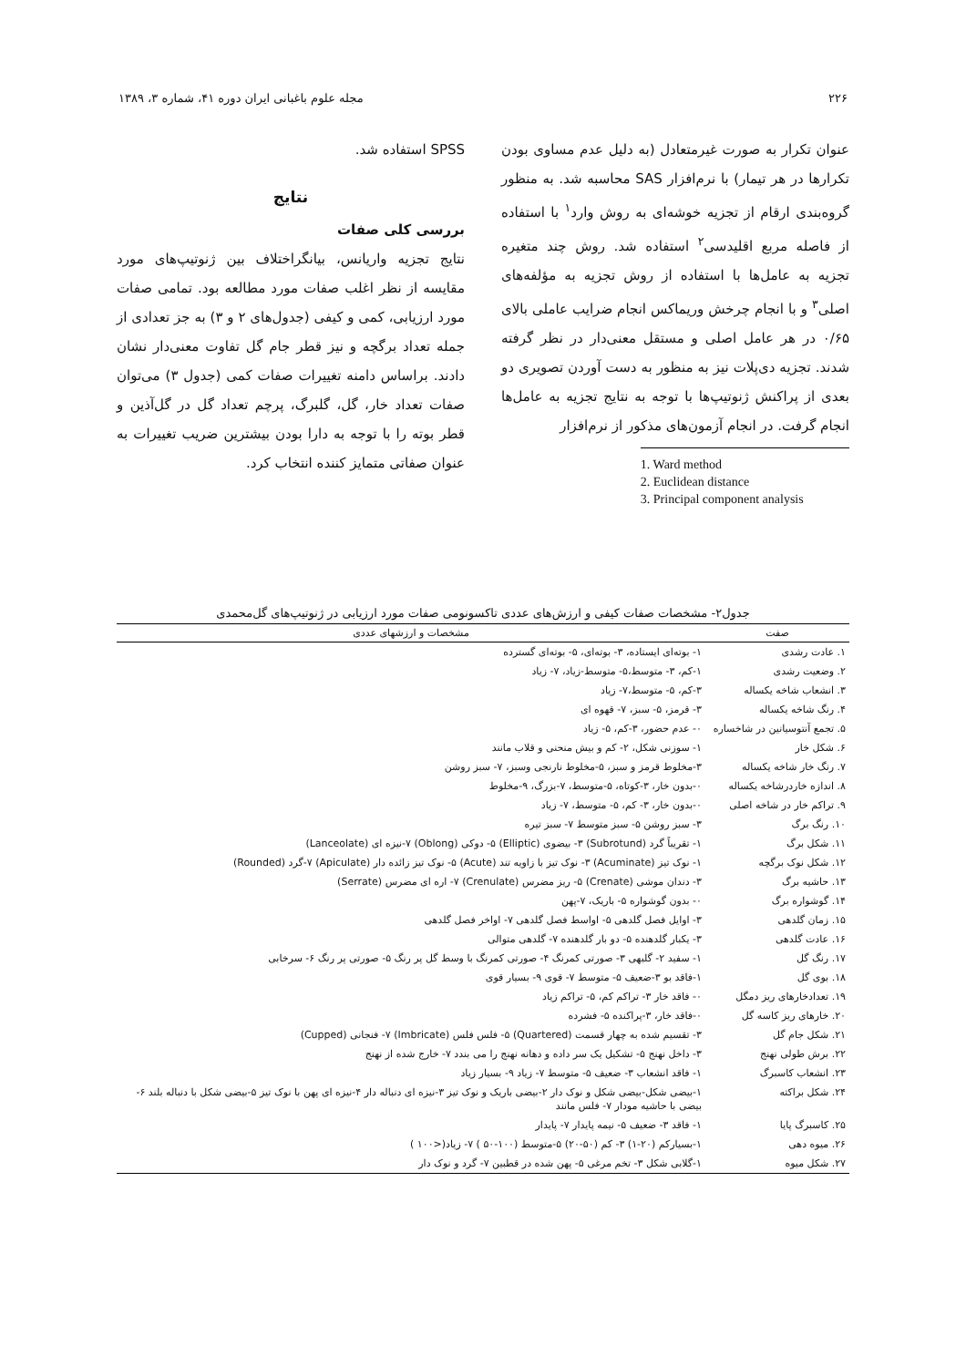۲۲۶ مجله علوم باغبانی ایران دوره ۴۱، شماره ۳، ۱۳۸۹
عنوان تکرار به صورت غیرمتعادل (به دلیل عدم مساوی بودن تکرارها در هر تیمار) با نرم‌افزار SAS محاسبه شد. به منظور گروه‌بندی ارقام از تجزیه خوشه‌ای به روش وارد<sup>۱</sup> با استفاده از فاصله مربع اقلیدسی<sup>۲</sup> استفاده شد. روش چند متغیره تجزیه به عامل‌ها با استفاده از روش تجزیه به مؤلفه‌های اصلی<sup>۳</sup> و با انجام چرخش وریماکس انجام ضرایب عاملی بالای ۰/۶۵ در هر عامل اصلی و مستقل معنی‌دار در نظر گرفته شدند. تجزیه دی‌پلات نیز به منظور به دست آوردن تصویری دو بعدی از پراکنش ژنوتیپ‌ها با توجه به نتایج تجزیه به عامل‌ها انجام گرفت. در انجام آزمون‌های مذکور از نرم‌افزار
1. Ward method
2. Euclidean distance
3. Principal component analysis
SPSS استفاده شد.
نتایج
بررسی کلی صفات
نتایج تجزیه واریانس، بیانگراختلاف بین ژنوتیپ‌های مورد مقایسه از نظر اغلب صفات مورد مطالعه بود. تمامی صفات مورد ارزیابی، کمی و کیفی (جدول‌های ۲ و ۳) به جز تعدادی از جمله تعداد برگچه و نیز قطر جام گل تفاوت معنی‌دار نشان دادند. براساس دامنه تغییرات صفات کمی (جدول ۳) می‌توان صفات تعداد خار، گل، گلبرگ، پرچم تعداد گل در گل‌آذین و قطر بوته را با توجه به دارا بودن بیشترین ضریب تغییرات به عنوان صفاتی متمایز کننده انتخاب کرد.
جدول۲- مشخصات صفات کیفی و ارزش‌های عددی تاکسونومی صفات مورد ارزیابی در ژنوتیپ‌های گل‌محمدی
| صفت | مشخصات و ارزشهای عددی |
| --- | --- |
| ۱. عادت رشدی | ۱- بوته‌ای ایستاده، ۳- بوته‌ای، ۵- بوته‌ای گسترده |
| ۲. وضعیت رشدی | ۱-کم، ۳- متوسط،۵- متوسط-زیاد، ۷- زیاد |
| ۳. انشعاب شاخه یکساله | ۳-کم، ۵- متوسط،۷- زیاد |
| ۴. رنگ شاخه یکساله | ۳- قرمز، ۵- سبز، ۷- قهوه ای |
| ۵. تجمع آنتوسیانین در شاخساره | ۰- عدم حضور، ۳-کم، ۵- زیاد |
| ۶. شکل خار | ۱- سوزنی شکل، ۲- کم و بیش منحنی و قلاب مانند |
| ۷. رنگ خار شاخه یکساله | ۳-مخلوط قرمز و سبز، ۵-مخلوط نارنجی وسبز، ۷- سبز روشن |
| ۸. اندازه خاردرشاخه یکساله | ۰-بدون خار، ۳-کوتاه، ۵-متوسط، ۷-بزرگ، ۹-مخلوط |
| ۹. تراکم خار در شاخه اصلی | ۰-بدون خار، ۳- کم، ۵- متوسط، ۷- زیاد |
| ۱۰. رنگ برگ | ۳- سبز روشن ۵- سبز متوسط ۷- سبز تیره |
| ۱۱. شکل برگ | ۱- تقریباً گرد (Subrotund) ۳- بیضوی (Elliptic) ۵- دوکی (Oblong) ۷-نیزه ای (Lanceolate) |
| ۱۲. شکل نوک برگچه | ۱- نوک تیز (Acuminate) ۳- نوک تیز با زاویه تند (Acute) ۵- نوک تیز زائده دار (Apiculate) ۷-گرد (Rounded) |
| ۱۳. حاشیه برگ | ۳- دندان موشی (Crenate) ۵- ریز مضرس (Crenulate) ۷- اره ای مضرس (Serrate) |
| ۱۴. گوشواره برگ | ۰- بدون گوشواره ۵- باریک، ۷-پهن |
| ۱۵. زمان گلدهی | ۳- اوایل فصل گلدهی ۵- اواسط فصل گلدهی ۷- اواخر فصل گلدهی |
| ۱۶. عادت گلدهی | ۳- یکبار گلدهنده ۵- دو بار گلدهنده ۷- گلدهی متوالی |
| ۱۷. رنگ گل | ۱- سفید ۲- گلبهی ۳- صورتی کمرنگ ۴- صورتی کمرنگ با وسط گل پر رنگ ۵- صورتی پر رنگ ۶- سرخابی |
| ۱۸. بوی گل | ۱-فاقد بو ۳-ضعیف ۵- متوسط ۷- قوی ۹- بسیار قوی |
| ۱۹. تعدادخارهای ریز دمگل | ۰- فاقد خار ۳- تراکم کم، ۵- تراکم زیاد |
| ۲۰. خارهای ریز کاسه گل | ۰-فاقد خار، ۳-پراکنده ۵- فشرده |
| ۲۱. شکل جام گل | ۳- تقسیم شده به چهار قسمت (Quartered) ۵- فلس فلس (Imbricate) ۷- فنجانی (Cupped) |
| ۲۲. برش طولی نهنج | ۳- داخل نهنج ۵- تشکیل یک سر داده و دهانه نهنج را می بندد ۷- خارج شده از نهنج |
| ۲۳. انشعاب کاسبرگ | ۱- فاقد انشعاب ۳- ضعیف ۵- متوسط ۷- زیاد ۹- بسیار زیاد |
| ۲۴. شکل براکته | ۱-بیضی شکل-بیضی شکل و نوک دار ۲-بیضی باریک و نوک تیز ۳-نیزه ای دنباله دار ۴-نیزه ای پهن با نوک تیز ۵-بیضی شکل با دنباله بلند ۶-بیضی با حاشیه مودار ۷- فلس مانند |
| ۲۵. کاسبرگ پایا | ۱- فاقد ۳- ضعیف ۵- نیمه پایدار ۷- پایدار |
| ۲۶. میوه دهی | ۱-بسیارکم (۲۰-۱) ۳- کم (۵۰-۲۰) ۵-متوسط (۱۰۰-۵۰ ) ۷- زیاد(<۱۰۰ ) |
| ۲۷. شکل میوه | ۱-گلابی شکل ۳- تخم مرغی ۵- پهن شده در قطبین ۷- گرد و نوک دار |